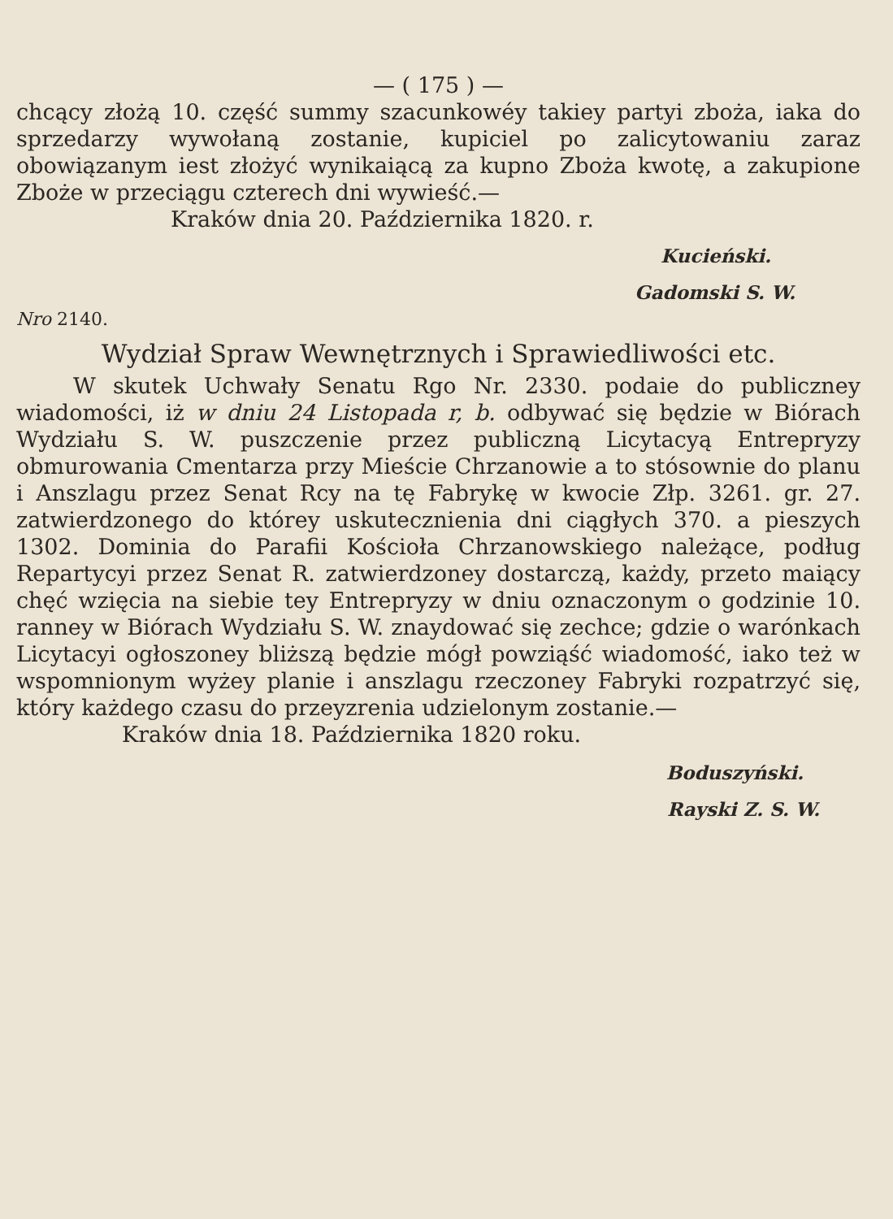— ( 175 ) —
chcący złożą 10. część summy szacunkowéy takiey partyi zboża, iaka do sprzedarzy wywołaną zostanie, kupiciel po zalicytowaniu zaraz obowiązanym iest złożyć wynikaiącą za kupno Zboża kwotę, a zakupione Zboże w przeciągu czterech dni wywieść.—
Kraków dnia 20. Października 1820. r.
Kucieński.
Gadomski S. W.
Nro 2140.
Wydział Spraw Wewnętrznych i Sprawiedliwości etc.
W skutek Uchwały Senatu Rgo Nr. 2330. podaie do publiczney wiadomości, iż w dniu 24 Listopada r, b. odbywać się będzie w Biórach Wydziału S. W. puszczenie przez publiczną Licytacyą Entrepryzy obmurowania Cmentarza przy Mieście Chrzanowie a to stósownie do planu i Anszlagu przez Senat Rcy na tę Fabrykę w kwocie Złp. 3261. gr. 27. zatwierdzonego do którey uskutecznienia dni ciągłych 370. a pieszych 1302. Dominia do Parafii Kościoła Chrzanowskiego należące, podług Repartycyi przez Senat R. zatwierdzoney dostarczą, każdy, przeto maiący chęć wzięcia na siebie tey Entrepryzy w dniu oznaczonym o godzinie 10. ranney w Biórach Wydziału S. W. znaydować się zechce; gdzie o warónkach Licytacyi ogłoszoney bliższą będzie mógł powziąść wiadomość, iako też w wspomnionym wyżey planie i anszlagu rzeczoney Fabryki rozpatrzyć się, który każdego czasu do przeyzrenia udzielonym zostanie.—
Kraków dnia 18. Października 1820 roku.
Boduszyński.
Rayski Z. S. W.